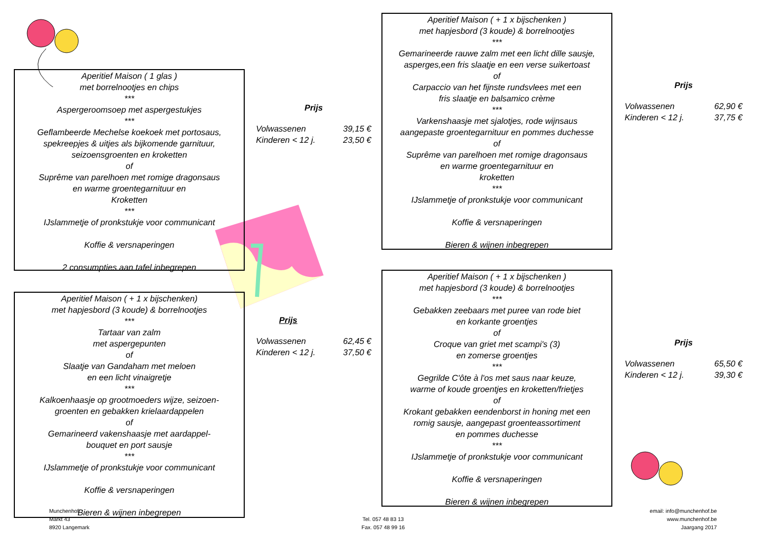Aperitief Maison ( 1 glas )
met borrelnootjes en chips
***
Aspergeroomsoep met aspergestukjes
***
Geflambeerde Mechelse koekoek met portosaus,
spekreepjes & uitjes als bijkomende garnituur,
seizoensgroenten en kroketten
of
Suprême van parelhoen met romige dragonsaus
en warme groentegarnituur en
Kroketten
***
IJslammetje of pronkstukje voor communicant
Koffie & versnaperingen
2 consumpties aan tafel inbegrepen
| Prijs | |
| --- | --- |
| Volwassenen | 39,15 € |
| Kinderen < 12 j. | 23,50 € |
Aperitief Maison ( + 1 x bijschenken)
met hapjesbord (3 koude) & borrelnootjes
***
Tartaar van zalm
met aspergepunten
of
Slaatje van Gandaham met meloen
en een licht vinaigretje
***
Kalkoenhaasje op grootmoeders wijze, seizoen-
groenten en gebakken krielaardappelen
of
Gemarineerd vakenshaasje met aardappel-
bouquet en port sausje
***
IJslammetje of pronkstukje voor communicant
Koffie & versnaperingen
Bieren & wijnen inbegrepen
| Prijs | |
| --- | --- |
| Volwassenen | 62,45 € |
| Kinderen < 12 j. | 37,50 € |
Aperitief Maison ( + 1 x bijschenken )
met hapjesbord (3 koude) & borrelnootjes
***
Gemarineerde rauwe zalm met een licht dille sausje,
asperges,een fris slaatje en een verse suikertoast
of
Carpaccio van het fijnste rundsvlees met een
fris slaatje en balsamico crème
***
Varkenshaasje met sjalotjes, rode wijnsaus
aangepaste groentegarnituur en pommes duchesse
of
Suprême van parelhoen met romige dragonsaus
en warme groentegarnituur en
kroketten
***
IJslammetje of pronkstukje voor communicant
Koffie & versnaperingen
Bieren & wijnen inbegrepen
| Prijs | |
| --- | --- |
| Volwassenen | 62,90 € |
| Kinderen < 12 j. | 37,75 € |
Aperitief Maison ( + 1 x bijschenken )
met hapjesbord (3 koude) & borrelnootjes
***
Gebakken zeebaars met puree van rode biet
en korkante groentjes
of
Croque van griet met scampi's (3)
en zomerse groentjes
***
Gegrilde C'ôte à l'os met saus naar keuze,
warme of koude groentjes en kroketten/frietjes
of
Krokant gebakken eendenborst in honing met een
romig sausje, aangepast groenteassortiment
en pommes duchesse
***
IJslammetje of pronkstukje voor communicant
Koffie & versnaperingen
Bieren & wijnen inbegrepen
| Prijs | |
| --- | --- |
| Volwassenen | 65,50 € |
| Kinderen < 12 j. | 39,30 € |
Munchenhof
Markt 43
8920 Langemark
Tel. 057 48 83 13
Fax. 057 48 99 16
email: info@munchenhof.be
www.munchenhof.be
Jaargang 2017